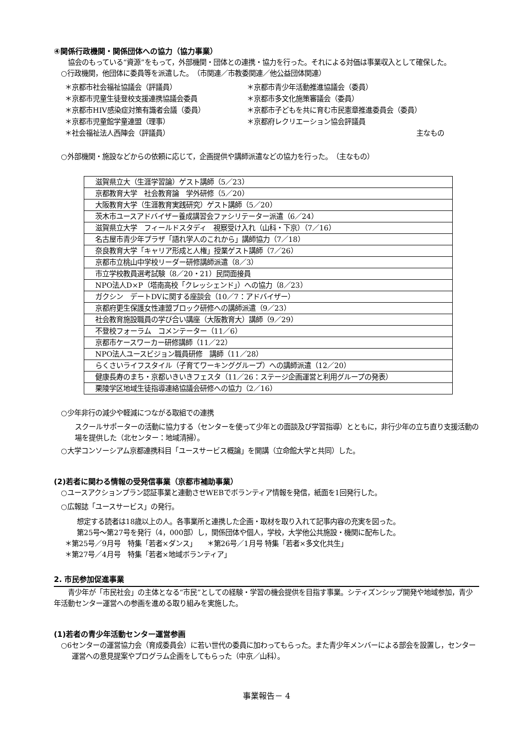④関係行政機関・関係団体への協力（協力事業）
　　協会のもっている“資源”をもって，外部機関・団体との連携・協力を行った。それによる対価は事業収入として確保した。
○行政機関，他団体に委員等を派遣した。　（市関連／市教委関連／他公益団体関連）
＊京都市社会福祉協議会（評議員）
＊京都市青少年活動推進協議会（委員）
＊京都市児童生徒登校支援連携協議会委員
＊京都市多文化施策審議会（委員）
＊京都市HIV感染症対策有識者会議（委員）
＊京都市子どもを共に育む市民憲章推進委員会（委員）
＊京都市児童館学童連盟（理事）
＊京都府レクリエーション協会評議員
＊社会福祉法人西陣会（評議員）
主なもの
○外部機関・施設などからの依頼に応じて，企画提供や講師派遣などの協力を行った。　（主なもの）
| 滋賀県立大（生涯学習論）ゲスト講師（5／23） |
| 京都教育大学 社会教育論 学外研修（5／20） |
| 大阪教育大学（生涯教育実践研究）ゲスト講師（5／20） |
| 茨木市ユースアドバイザー養成講習会ファシリテーター派遣（6／24） |
| 滋賀県立大学 フィールドスタディ 視察受け入れ（山科・下京）（7／16） |
| 名古屋市青少年プラザ「語れ学人のこれから」講師協力（7／18） |
| 奈良教育大学「キャリア形成と人権」授業ゲスト講師（7／26） |
| 京都市立桃山中学校リーダー研修講師派遣（8／3） |
| 市立学校教員選考試験（8／20・21）民間面接員 |
| NPO法人D×P（塔南高校「クレッシェンド」）への協力（8／23） |
| ガクシン デートDVに関する座談会（10／7：アドバイザー） |
| 京都府更生保護女性連盟ブロック研修への講師派遣（9／23） |
| 社会教育施設職員の学び合い講座（大阪教育大）講師（9／29） |
| 不登校フォーラム コメンテーター（11／6） |
| 京都市ケースワーカー研修講師（11／22） |
| NPO法人ユースビジョン職員研修 講師（11／28） |
| らくさいライフスタイル（子育てワーキンググループ）への講師派遣（12／20） |
| 健康長寿のまち・京都いきいきフェスタ（11／26：ステージ企画運営と利用グループの発表） |
| 栗陵学区地域生徒指導連絡協議会研修への協力（2／16） |
○少年非行の減少や軽減につながる取組での連携
スクールサポーターの活動に協力する（センターを使って少年との面談及び学習指導）とともに，非行少年の立ち直り支援活動の場を提供した（北センター：地域清掃）。
○大学コンソーシアム京都連携科目「ユースサービス概論」を開講（立命館大学と共同）した。
(2)若者に関わる情報の受発信事業（京都市補助事業）
○ユースアクションプラン認証事業と連動させWEBでボランティア情報を発信，紙面を1回発行した。
○広報誌「ユースサービス」の発行。
想定する読者は18歳以上の人。各事業所と連携した企画・取材を取り入れて記事内容の充実を図った。
第25号～第27号を発行（4，000部）し，関係団体や個人，学校，大学他公共施設・機関に配布した。
＊第25号／9月号　特集「若者×ダンス」　　＊第26号／1月号 特集「若者×多文化共生」
＊第27号／4月号　特集「若者×地域ボランティア」
2. 市民参加促進事業
　　青少年が「市民社会」の主体となる“市民”としての経験・学習の機会提供を目指す事業。シティズンシップ開発や地域参加，青少年活動センター運営への参画を進める取り組みを実施した。
(1)若者の青少年活動センター運営参画
○6センターの運営協力会（育成委員会）に若い世代の委員に加わってもらった。また青少年メンバーによる部会を設置し，センター運営への意見提案やプログラム企画をしてもらった（中京／山科）。
事業報告－ 4